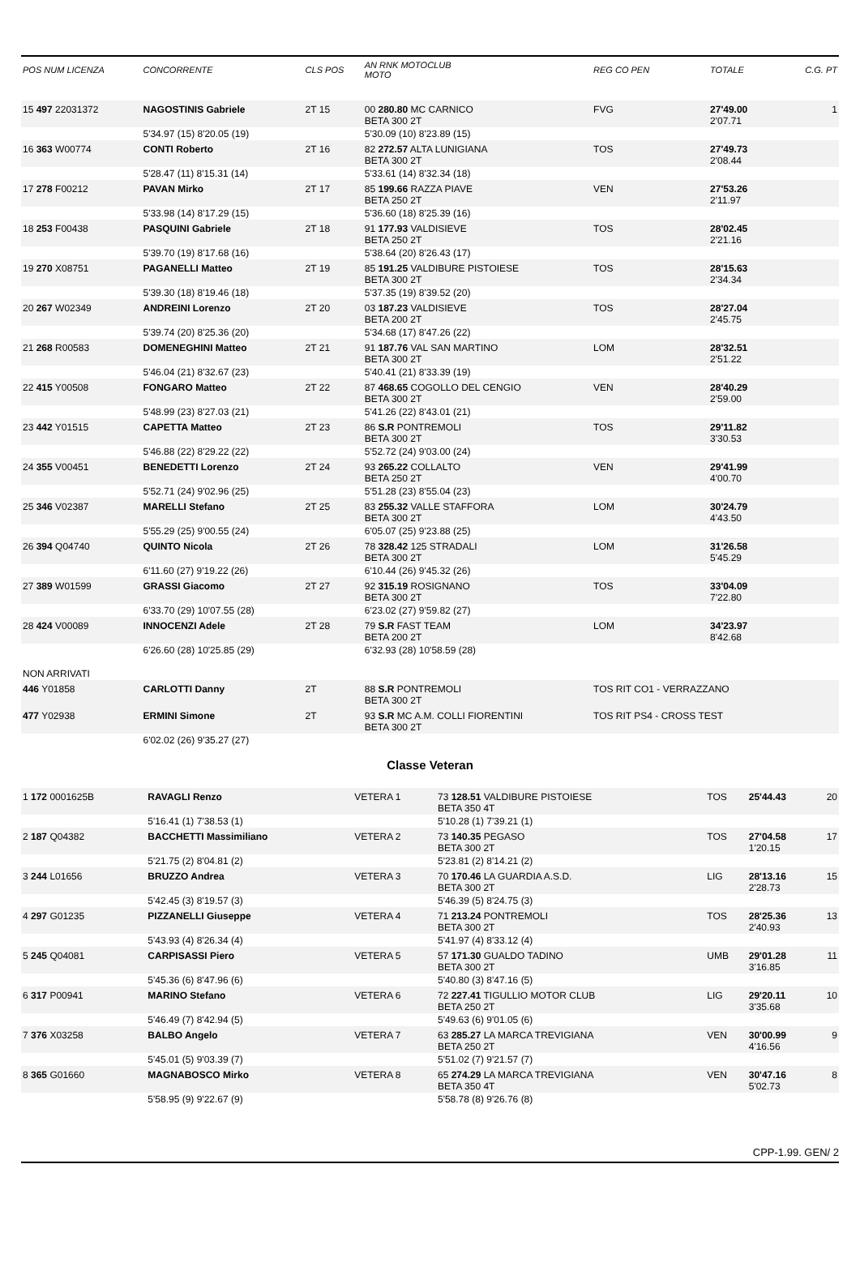| POS NUM LICENZA | CONCORRENTE | CLS POS | AN RNK MOTOCLUB MOTO | REG CO PEN | TOTALE | C.G. PT |
| --- | --- | --- | --- | --- | --- | --- |
| 15 497 22031372 | NAGOSTINIS Gabriele | 2T 15 | 00 280.80 MC CARNICO BETA 300 2T | FVG | 27'49.00 2'07.71 | 1 |
| | 5'34.97 (15) 8'20.05 (19) | | 5'30.09 (10) 8'23.89 (15) | | | |
| 16 363 W00774 | CONTI Roberto | 2T 16 | 82 272.57 ALTA LUNIGIANA BETA 300 2T | TOS | 27'49.73 2'08.44 | |
| | 5'28.47 (11) 8'15.31 (14) | | 5'33.61 (14) 8'32.34 (18) | | | |
| 17 278 F00212 | PAVAN Mirko | 2T 17 | 85 199.66 RAZZA PIAVE BETA 250 2T | VEN | 27'53.26 2'11.97 | |
| | 5'33.98 (14) 8'17.29 (15) | | 5'36.60 (18) 8'25.39 (16) | | | |
| 18 253 F00438 | PASQUINI Gabriele | 2T 18 | 91 177.93 VALDISIEVE BETA 250 2T | TOS | 28'02.45 2'21.16 | |
| | 5'39.70 (19) 8'17.68 (16) | | 5'38.64 (20) 8'26.43 (17) | | | |
| 19 270 X08751 | PAGANELLI Matteo | 2T 19 | 85 191.25 VALDIBURE PISTOIESE BETA 300 2T | TOS | 28'15.63 2'34.34 | |
| | 5'39.30 (18) 8'19.46 (18) | | 5'37.35 (19) 8'39.52 (20) | | | |
| 20 267 W02349 | ANDREINI Lorenzo | 2T 20 | 03 187.23 VALDISIEVE BETA 200 2T | TOS | 28'27.04 2'45.75 | |
| | 5'39.74 (20) 8'25.36 (20) | | 5'34.68 (17) 8'47.26 (22) | | | |
| 21 268 R00583 | DOMENEGHINI Matteo | 2T 21 | 91 187.76 VAL SAN MARTINO BETA 300 2T | LOM | 28'32.51 2'51.22 | |
| | 5'46.04 (21) 8'32.67 (23) | | 5'40.41 (21) 8'33.39 (19) | | | |
| 22 415 Y00508 | FONGARO Matteo | 2T 22 | 87 468.65 COGOLLO DEL CENGIO BETA 300 2T | VEN | 28'40.29 2'59.00 | |
| | 5'48.99 (23) 8'27.03 (21) | | 5'41.26 (22) 8'43.01 (21) | | | |
| 23 442 Y01515 | CAPETTA Matteo | 2T 23 | 86 S.R PONTREMOLI BETA 300 2T | TOS | 29'11.82 3'30.53 | |
| | 5'46.88 (22) 8'29.22 (22) | | 5'52.72 (24) 9'03.00 (24) | | | |
| 24 355 V00451 | BENEDETTI Lorenzo | 2T 24 | 93 265.22 COLLALTO BETA 250 2T | VEN | 29'41.99 4'00.70 | |
| | 5'52.71 (24) 9'02.96 (25) | | 5'51.28 (23) 8'55.04 (23) | | | |
| 25 346 V02387 | MARELLI Stefano | 2T 25 | 83 255.32 VALLE STAFFORA BETA 300 2T | LOM | 30'24.79 4'43.50 | |
| | 5'55.29 (25) 9'00.55 (24) | | 6'05.07 (25) 9'23.88 (25) | | | |
| 26 394 Q04740 | QUINTO Nicola | 2T 26 | 78 328.42 125 STRADALI BETA 300 2T | LOM | 31'26.58 5'45.29 | |
| | 6'11.60 (27) 9'19.22 (26) | | 6'10.44 (26) 9'45.32 (26) | | | |
| 27 389 W01599 | GRASSI Giacomo | 2T 27 | 92 315.19 ROSIGNANO BETA 300 2T | TOS | 33'04.09 7'22.80 | |
| | 6'33.70 (29) 10'07.55 (28) | | 6'23.02 (27) 9'59.82 (27) | | | |
| 28 424 V00089 | INNOCENZI Adele | 2T 28 | 79 S.R FAST TEAM BETA 200 2T | LOM | 34'23.97 8'42.68 | |
| | 6'26.60 (28) 10'25.85 (29) | | 6'32.93 (28) 10'58.59 (28) | | | |
| NON ARRIVATI | | | | | | |
| 446 Y01858 | CARLOTTI Danny | 2T | 88 S.R PONTREMOLI BETA 300 2T | TOS RIT CO1 - VERRAZZANO | | |
| 477 Y02938 | ERMINI Simone | 2T | 93 S.R MC A.M. COLLI FIORENTINI BETA 300 2T | TOS RIT PS4 - CROSS TEST | | |
| | 6'02.02 (26) 9'35.27 (27) | | | | | |
Classe Veteran
| 1 172 0001625B | RAVAGLI Renzo | VETERA 1 | 73 128.51 VALDIBURE PISTOIESE BETA 350 4T | TOS | 25'44.43 | 20 |
| | 5'16.41 (1) 7'38.53 (1) | | 5'10.28 (1) 7'39.21 (1) | | | |
| 2 187 Q04382 | BACCHETTI Massimiliano | VETERA 2 | 73 140.35 PEGASO BETA 300 2T | TOS | 27'04.58 1'20.15 | 17 |
| | 5'21.75 (2) 8'04.81 (2) | | 5'23.81 (2) 8'14.21 (2) | | | |
| 3 244 L01656 | BRUZZO Andrea | VETERA 3 | 70 170.46 LA GUARDIA A.S.D. BETA 300 2T | LIG | 28'13.16 2'28.73 | 15 |
| | 5'42.45 (3) 8'19.57 (3) | | 5'46.39 (5) 8'24.75 (3) | | | |
| 4 297 G01235 | PIZZANELLI Giuseppe | VETERA 4 | 71 213.24 PONTREMOLI BETA 300 2T | TOS | 28'25.36 2'40.93 | 13 |
| | 5'43.93 (4) 8'26.34 (4) | | 5'41.97 (4) 8'33.12 (4) | | | |
| 5 245 Q04081 | CARPISASSI Piero | VETERA 5 | 57 171.30 GUALDO TADINO BETA 300 2T | UMB | 29'01.28 3'16.85 | 11 |
| | 5'45.36 (6) 8'47.96 (6) | | 5'40.80 (3) 8'47.16 (5) | | | |
| 6 317 P00941 | MARINO Stefano | VETERA 6 | 72 227.41 TIGULLIO MOTOR CLUB BETA 250 2T | LIG | 29'20.11 3'35.68 | 10 |
| | 5'46.49 (7) 8'42.94 (5) | | 5'49.63 (6) 9'01.05 (6) | | | |
| 7 376 X03258 | BALBO Angelo | VETERA 7 | 63 285.27 LA MARCA TREVIGIANA BETA 250 2T | VEN | 30'00.99 4'16.56 | 9 |
| | 5'45.01 (5) 9'03.39 (7) | | 5'51.02 (7) 9'21.57 (7) | | | |
| 8 365 G01660 | MAGNABOSCO Mirko | VETERA 8 | 65 274.29 LA MARCA TREVIGIANA BETA 350 4T | VEN | 30'47.16 5'02.73 | 8 |
| | 5'58.95 (9) 9'22.67 (9) | | 5'58.78 (8) 9'26.76 (8) | | | |
CPP-1.99. GEN/ 2